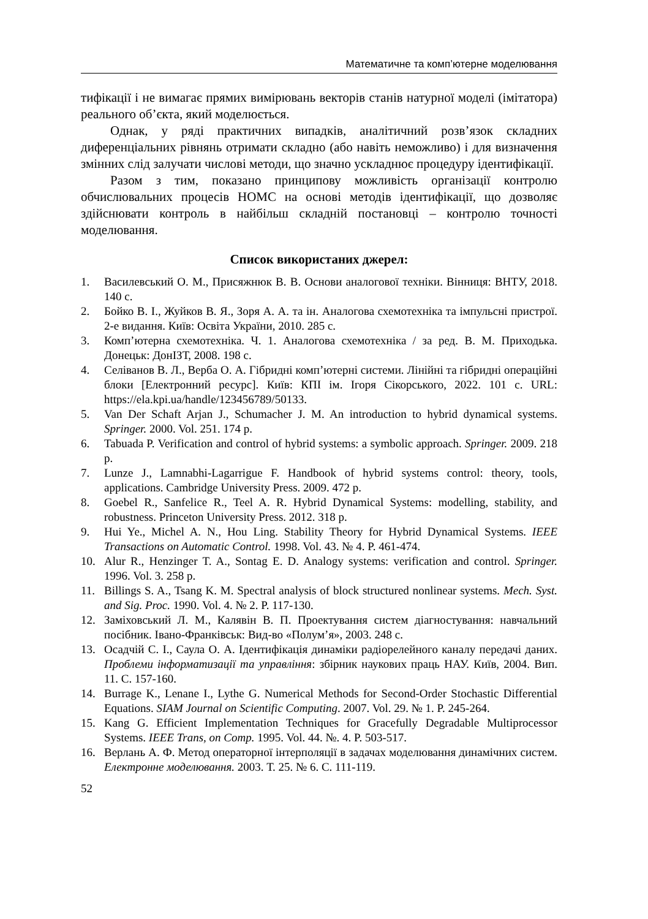Математичне та комп’ютерне моделювання
тифікації і не вимагає прямих вимірювань векторів станів натурної моделі (імітатора) реального об’єкта, який моделюється.
Однак, у ряді практичних випадків, аналітичний розв’язок складних диференціальних рівнянь отримати складно (або навіть неможливо) і для визначення змінних слід залучати числові методи, що значно ускладнює процедуру ідентифікації.
Разом з тим, показано принципову можливість організації контролю обчислювальних процесів НОМС на основі методів ідентифікації, що дозволяє здійснювати контроль в найбільш складній постановці – контролю точності моделювання.
Список використаних джерел:
1. Василевський О. М., Присяжнюк В. В. Основи аналогової техніки. Вінниця: ВНТУ, 2018. 140 с.
2. Бойко В. І., Жуйков В. Я., Зоря А. А. та ін. Аналогова схемотехніка та імпульсні пристрої. 2-е видання. Київ: Освіта України, 2010. 285 с.
3. Комп’ютерна схемотехніка. Ч. 1. Аналогова схемотехніка / за ред. В. М. Приходька. Донецьк: ДонІЗТ, 2008. 198 с.
4. Селіванов В. Л., Верба О. А. Гібридні комп’ютерні системи. Лінійні та гібридні операційні блоки [Електронний ресурс]. Київ: КПІ ім. Ігоря Сікорського, 2022. 101 с. URL: https://ela.kpi.ua/handle/123456789/50133.
5. Van Der Schaft Arjan J., Schumacher J. M. An introduction to hybrid dynamical systems. Springer. 2000. Vol. 251. 174 p.
6. Tabuada P. Verification and control of hybrid systems: a symbolic approach. Springer. 2009. 218 p.
7. Lunze J., Lamnabhi-Lagarrigue F. Handbook of hybrid systems control: theory, tools, applications. Cambridge University Press. 2009. 472 p.
8. Goebel R., Sanfelice R., Teel A. R. Hybrid Dynamical Systems: modelling, stability, and robustness. Princeton University Press. 2012. 318 p.
9. Hui Ye., Michel A. N., Hou Ling. Stability Theory for Hybrid Dynamical Systems. IEEE Transactions on Automatic Control. 1998. Vol. 43. № 4. P. 461-474.
10. Alur R., Henzinger T. A., Sontag E. D. Analogy systems: verification and control. Springer. 1996. Vol. 3. 258 p.
11. Billings S. A., Tsang K. M. Spectral analysis of block structured nonlinear systems. Mech. Syst. and Sig. Proc. 1990. Vol. 4. № 2. P. 117-130.
12. Заміховський Л. М., Калявін В. П. Проектування систем діагностування: навчальний посібник. Івано-Франківськ: Вид-во «Полум’я», 2003. 248 с.
13. Осадчій С. І., Саула О. А. Ідентифікація динаміки радіорелейного каналу передачі даних. Проблеми інформатизації та управління: збірник наукових праць НАУ. Київ, 2004. Вип. 11. С. 157-160.
14. Burrage K., Lenane I., Lythe G. Numerical Methods for Second-Order Stochastic Differential Equations. SIAM Journal on Scientific Computing. 2007. Vol. 29. № 1. P. 245-264.
15. Kang G. Efficient Implementation Techniques for Gracefully Degradable Multiprocessor Systems. IEEE Trans, on Comp. 1995. Vol. 44. №. 4. P. 503-517.
16. Верлань А. Ф. Метод операторної інтерполяції в задачах моделювання динамічних систем. Електронне моделювання. 2003. Т. 25. № 6. С. 111-119.
52